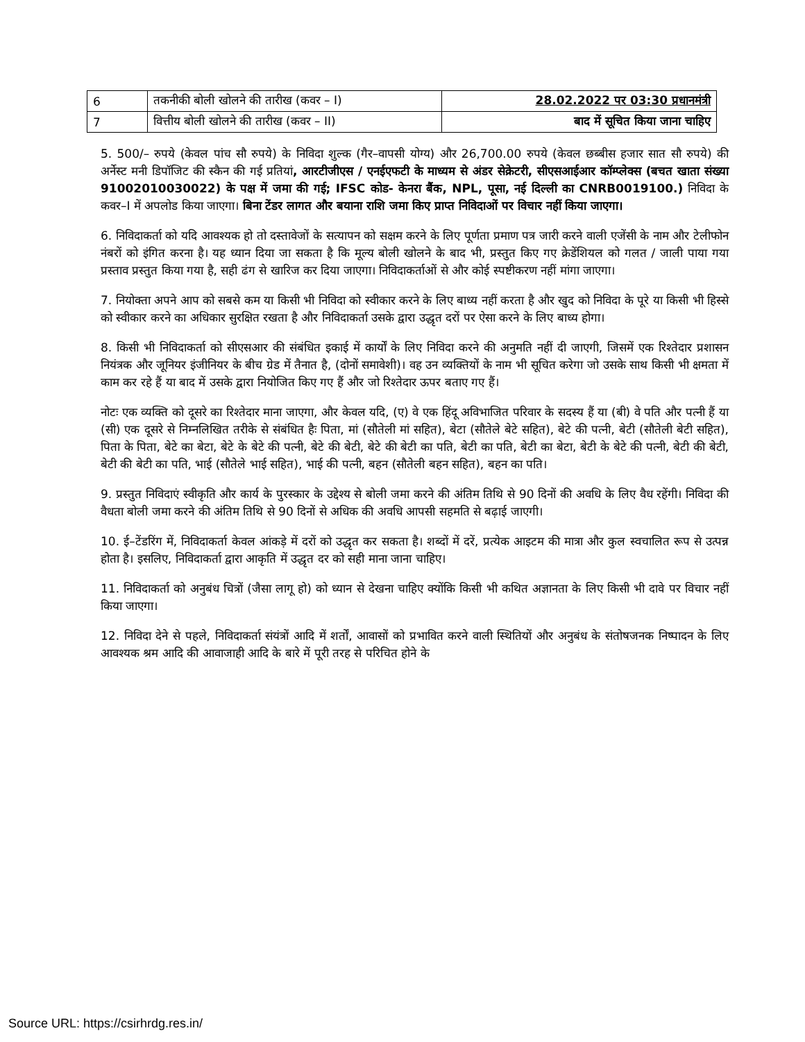| 6 | तकनीकी बोली खोलने की तारीख (कवर – I) | 28.02.2022 पर 03:30 प्रधानमंत्री |
| 7 | वित्तीय बोली खोलने की तारीख (कवर – II) | बाद में सूचित किया जाना चाहिए |
5. 500/– रुपये (केवल पांच सौ रुपये) के निविदा शुल्क (गैर–वापसी योग्य) और 26,700.00 रुपये (केवल छब्बीस हजार सात सौ रुपये) की अर्नेस्ट मनी डिपॉजिट की स्कैन की गई प्रतियां, आरटीजीएस / एनईएफटी के माध्यम से अंडर सेक्रेटरी, सीएसआईआर कॉम्प्लेक्स (बचत खाता संख्या 91002010030022) के पक्ष में जमा की गई; IFSC कोड- केनरा बैंक, NPL, पूसा, नई दिल्ली का CNRB0019100.) निविदा के कवर–I में अपलोड किया जाएगा। बिना टेंडर लागत और बयाना राशि जमा किए प्राप्त निविदाओं पर विचार नहीं किया जाएगा।
6. निविदाकर्ता को यदि आवश्यक हो तो दस्तावेजों के सत्यापन को सक्षम करने के लिए पूर्णता प्रमाण पत्र जारी करने वाली एजेंसी के नाम और टेलीफोन नंबरों को इंगित करना है। यह ध्यान दिया जा सकता है कि मूल्य बोली खोलने के बाद भी, प्रस्तुत किए गए क्रेडेंशियल को गलत / जाली पाया गया प्रस्ताव प्रस्तुत किया गया है, सही ढंग से खारिज कर दिया जाएगा। निविदाकर्ताओं से और कोई स्पष्टीकरण नहीं मांगा जाएगा।
7. नियोक्ता अपने आप को सबसे कम या किसी भी निविदा को स्वीकार करने के लिए बाध्य नहीं करता है और खुद को निविदा के पूरे या किसी भी हिस्से को स्वीकार करने का अधिकार सुरक्षित रखता है और निविदाकर्ता उसके द्वारा उद्धृत दरों पर ऐसा करने के लिए बाध्य होगा।
8. किसी भी निविदाकर्ता को सीएसआर की संबंधित इकाई में कार्यों के लिए निविदा करने की अनुमति नहीं दी जाएगी, जिसमें एक रिश्तेदार प्रशासन नियंत्रक और जूनियर इंजीनियर के बीच ग्रेड में तैनात है, (दोनों समावेशी)। वह उन व्यक्तियों के नाम भी सूचित करेगा जो उसके साथ किसी भी क्षमता में काम कर रहे हैं या बाद में उसके द्वारा नियोजित किए गए हैं और जो रिश्तेदार ऊपर बताए गए हैं।
नोटः एक व्यक्ति को दूसरे का रिश्तेदार माना जाएगा, और केवल यदि, (ए) वे एक हिंदू अविभाजित परिवार के सदस्य हैं या (बी) वे पति और पत्नी हैं या (सी) एक दूसरे से निम्नलिखित तरीके से संबंधित हैः पिता, मां (सौतेली मां सहित), बेटा (सौतेले बेटे सहित), बेटे की पत्नी, बेटी (सौतेली बेटी सहित), पिता के पिता, बेटे का बेटा, बेटे के बेटे की पत्नी, बेटे की बेटी, बेटे की बेटी का पति, बेटी का पति, बेटी का बेटा, बेटी के बेटे की पत्नी, बेटी की बेटी, बेटी की बेटी का पति, भाई (सौतेले भाई सहित), भाई की पत्नी, बहन (सौतेली बहन सहित), बहन का पति।
9. प्रस्तुत निविदाएं स्वीकृति और कार्य के पुरस्कार के उद्देश्य से बोली जमा करने की अंतिम तिथि से 90 दिनों की अवधि के लिए वैध रहेंगी। निविदा की वैधता बोली जमा करने की अंतिम तिथि से 90 दिनों से अधिक की अवधि आपसी सहमति से बढ़ाई जाएगी।
10. ई–टेंडरिंग में, निविदाकर्ता केवल आंकड़े में दरों को उद्धृत कर सकता है। शब्दों में दरें, प्रत्येक आइटम की मात्रा और कुल स्वचालित रूप से उत्पन्न होता है। इसलिए, निविदाकर्ता द्वारा आकृति में उद्धृत दर को सही माना जाना चाहिए।
11. निविदाकर्ता को अनुबंध चित्रों (जैसा लागू हो) को ध्यान से देखना चाहिए क्योंकि किसी भी कथित अज्ञानता के लिए किसी भी दावे पर विचार नहीं किया जाएगा।
12. निविदा देने से पहले, निविदाकर्ता संयंत्रों आदि में शर्तों, आवासों को प्रभावित करने वाली स्थितियों और अनुबंध के संतोषजनक निष्पादन के लिए आवश्यक श्रम आदि की आवाजाही आदि के बारे में पूरी तरह से परिचित होने के
Source URL: https://csirhrdg.res.in/